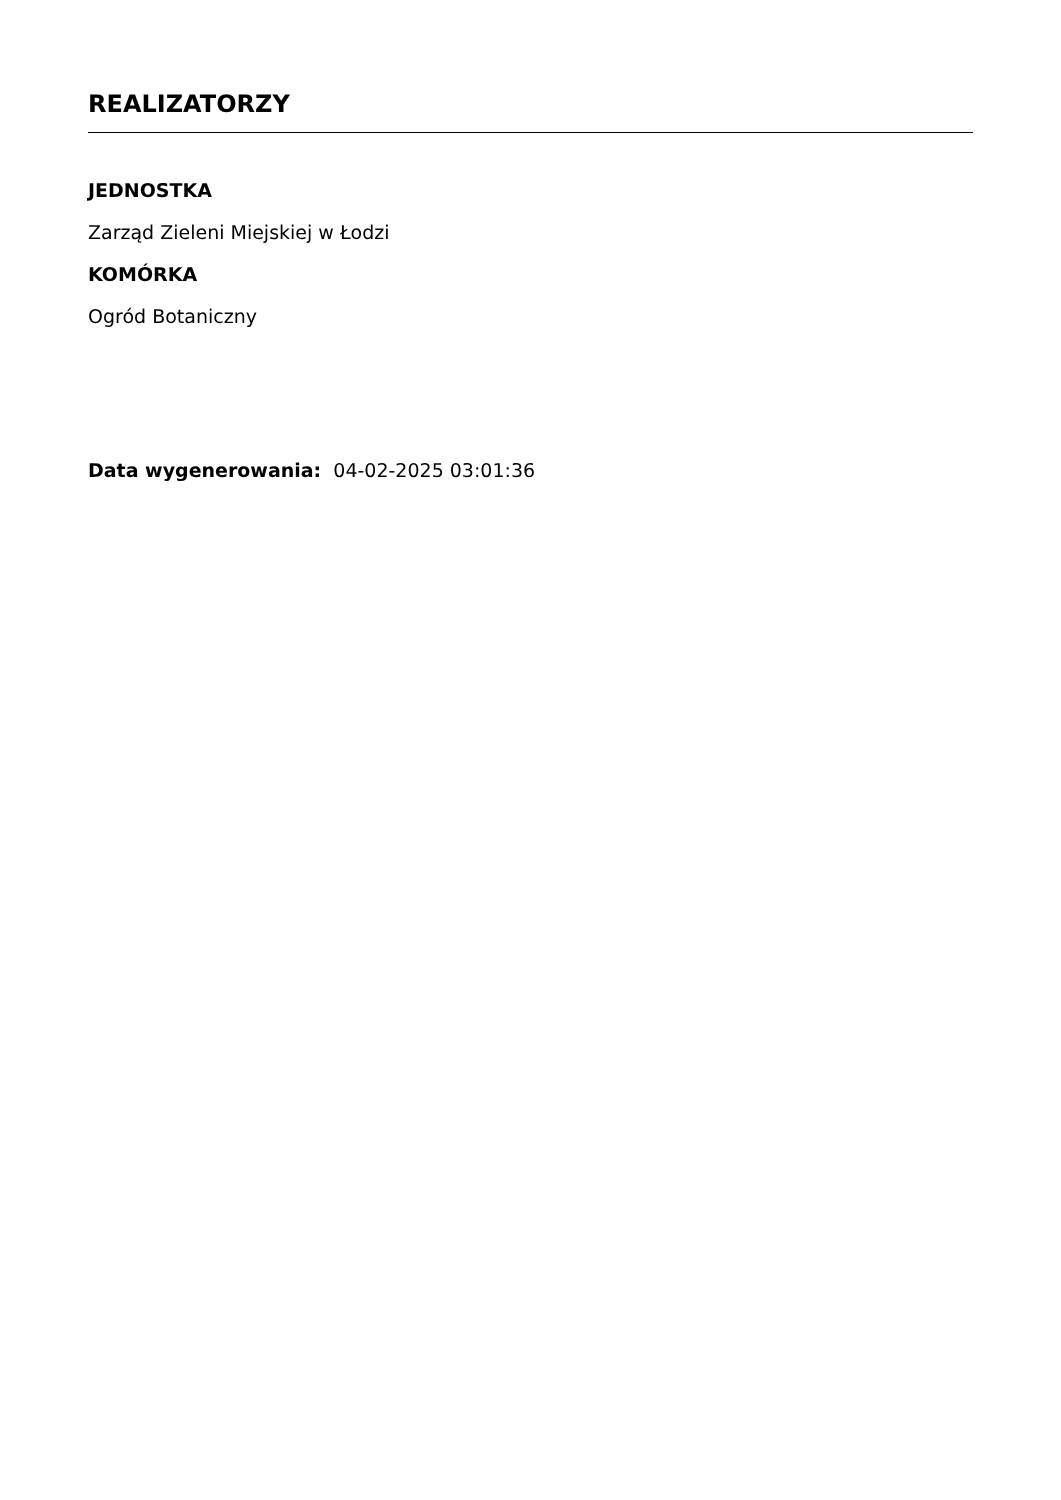REALIZATORZY
JEDNOSTKA
Zarząd Zieleni Miejskiej w Łodzi
KOMÓRKA
Ogród Botaniczny
Data wygenerowania: 04-02-2025 03:01:36